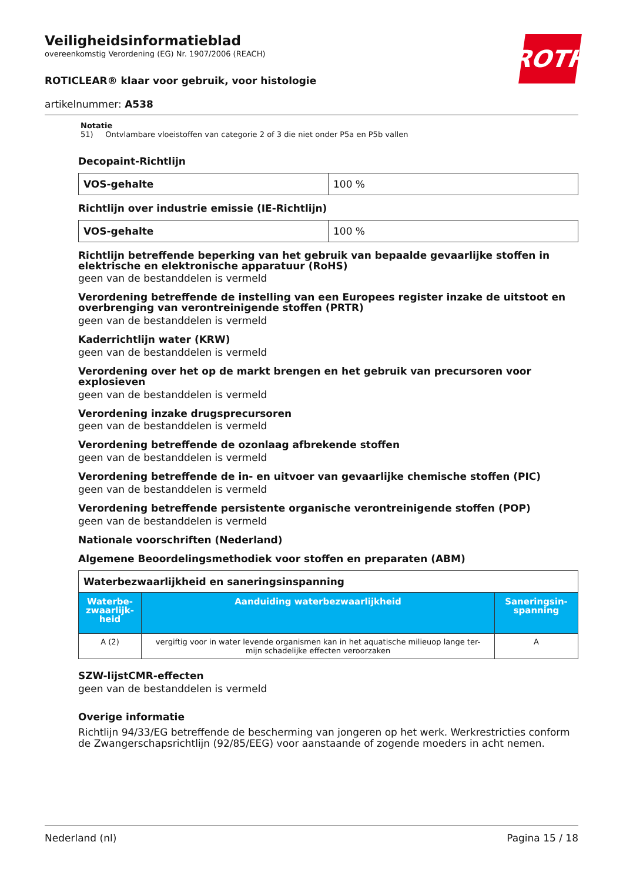ROTH
Veiligheidsinformatieblad
overeenkomstig Verordening (EG) Nr. 1907/2006 (REACH)
ROTICLEAR® klaar voor gebruik, voor histologie
artikelnummer: A538
Notatie
51) Ontvlambare vloeistoffen van categorie 2 of 3 die niet onder P5a en P5b vallen
Decopaint-Richtlijn
| VOS-gehalte | 100 % |
Richtlijn over industrie emissie (IE-Richtlijn)
| VOS-gehalte | 100 % |
Richtlijn betreffende beperking van het gebruik van bepaalde gevaarlijke stoffen in elektrische en elektronische apparatuur (RoHS)
geen van de bestanddelen is vermeld
Verordening betreffende de instelling van een Europees register inzake de uitstoot en overbrenging van verontreinigende stoffen (PRTR)
geen van de bestanddelen is vermeld
Kaderrichtlijn water (KRW)
geen van de bestanddelen is vermeld
Verordening over het op de markt brengen en het gebruik van precursoren voor explosieven
geen van de bestanddelen is vermeld
Verordening inzake drugsprecursoren
geen van de bestanddelen is vermeld
Verordening betreffende de ozonlaag afbrekende stoffen
geen van de bestanddelen is vermeld
Verordening betreffende de in- en uitvoer van gevaarlijke chemische stoffen (PIC)
geen van de bestanddelen is vermeld
Verordening betreffende persistente organische verontreinigende stoffen (POP)
geen van de bestanddelen is vermeld
Nationale voorschriften (Nederland)
Algemene Beoordelingsmethodiek voor stoffen en preparaten (ABM)
| Waterbezwaarlijkheid en saneringsinspanning | | |
| Waterbe- zwaarlijk- heid | Aanduiding waterbezwaarlijkheid | Saneringsin- spanning |
| A (2) | vergiftig voor in water levende organismen kan in het aquatische milieuop lange ter- mijn schadelijke effecten veroorzaken | A |
SZW-lijstCMR-effecten
geen van de bestanddelen is vermeld
Overige informatie
Richtlijn 94/33/EG betreffende de bescherming van jongeren op het werk. Werkrestricties conform de Zwangerschapsrichtlijn (92/85/EEG) voor aanstaande of zogende moeders in acht nemen.
Nederland (nl) Pagina 15 / 18